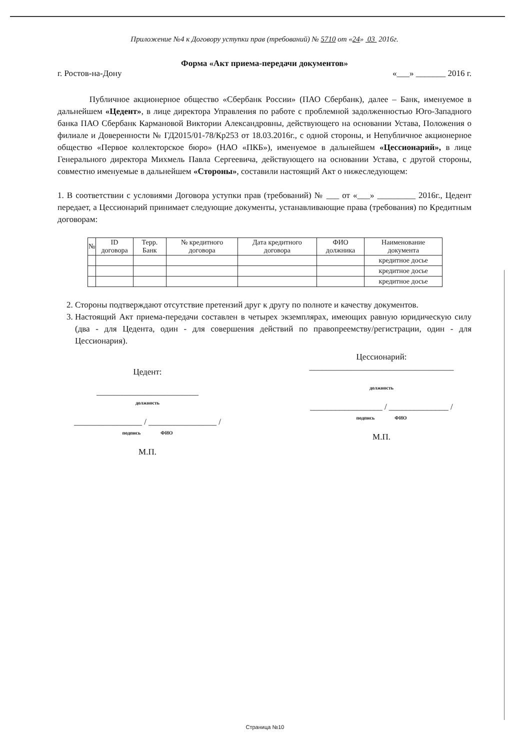Приложение №4 к Договору уступки прав (требований) № 5710 от «24» 03 2016г.
Форма «Акт приема-передачи документов»
г. Ростов-на-Дону «___» _______ 2016 г.
Публичное акционерное общество «Сбербанк России» (ПАО Сбербанк), далее – Банк, именуемое в дальнейшем «Цедент», в лице директора Управления по работе с проблемной задолженностью Юго-Западного банка ПАО Сбербанк Кармановой Виктории Александровны, действующего на основании Устава, Положения о филиале и Доверенности № ГД2015/01-78/Кр253 от 18.03.2016г., с одной стороны, и Непубличное акционерное общество «Первое коллекторское бюро» (НАО «ПКБ»), именуемое в дальнейшем «Цессионарий», в лице Генерального директора Михмель Павла Сергеевича, действующего на основании Устава, с другой стороны, совместно именуемые в дальнейшем «Стороны», составили настоящий Акт о нижеследующем:
1. В соответствии с условиями Договора уступки прав (требований) № ___ от «___» _________ 2016г., Цедент передает, а Цессионарий принимает следующие документы, устанавливающие права (требования) по Кредитным договорам:
| № | ID договора | Терр. Банк | № кредитного договора | Дата кредитного договора | ФИО должника | Наименование документа |
| --- | --- | --- | --- | --- | --- | --- |
| | | | | | | кредитное досье |
| | | | | | | кредитное досье |
| | | | | | | кредитное досье |
2. Стороны подтверждают отсутствие претензий друг к другу по полноте и качеству документов.
3. Настоящий Акт приема-передачи составлен в четырех экземплярах, имеющих равную юридическую силу (два - для Цедента, один - для совершения действий по правопреемству/регистрации, один - для Цессионария).
Цедент:
________________________
должность
________________ / ________________ /
подпись ФИО
М.П.
Цессионарий:
__________________________________
должность
_________________ / ______________ /
подпись ФИО
М.П.
Страница №10